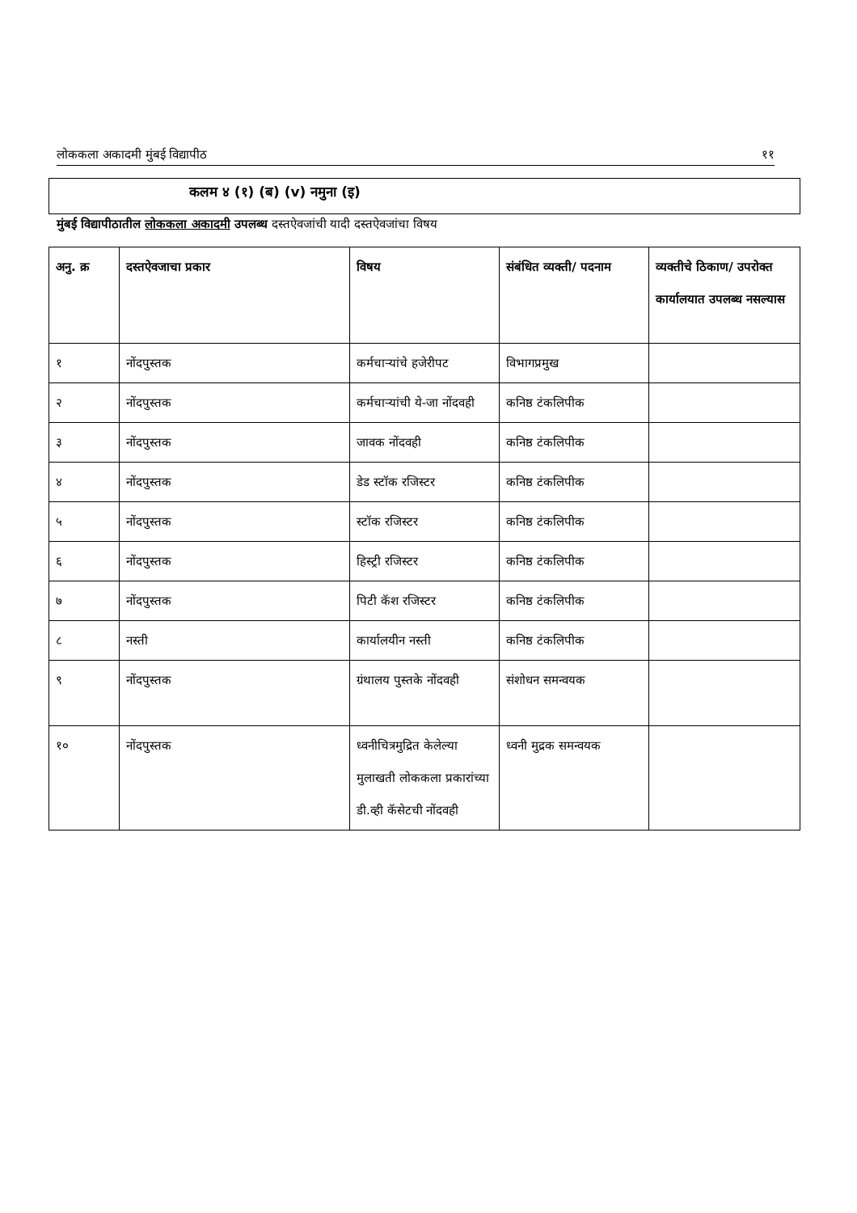लोककला अकादमी मुंबई विद्यापीठ ११
कलम ४ (१) (ब) (v) नमुना (इ)
मुंबई विद्यापीठातील लोककला अकादमी उपलब्ध दस्तऐवजांची यादी दस्तऐवजांचा विषय
| अनु. क्र | दस्तऐवजाचा प्रकार | विषय | संबंधित व्यक्ती/ पदनाम | व्यक्तीचे ठिकाण/ उपरोक्त कार्यालयात उपलब्ध नसल्यास |
| --- | --- | --- | --- | --- |
| १ | नोंदपुस्तक | कर्मचाऱ्यांचे हजेरीपट | विभागप्रमुख | |
| २ | नोंदपुस्तक | कर्मचाऱ्यांची ये-जा नोंदवही | कनिष्ठ टंकलिपीक | |
| ३ | नोंदपुस्तक | जावक नोंदवही | कनिष्ठ टंकलिपीक | |
| ४ | नोंदपुस्तक | डेड स्टॉक रजिस्टर | कनिष्ठ टंकलिपीक | |
| ५ | नोंदपुस्तक | स्टॉक रजिस्टर | कनिष्ठ टंकलिपीक | |
| ६ | नोंदपुस्तक | हिस्ट्री रजिस्टर | कनिष्ठ टंकलिपीक | |
| ७ | नोंदपुस्तक | पिटी कॅश रजिस्टर | कनिष्ठ टंकलिपीक | |
| ८ | नस्ती | कार्यालयीन नस्ती | कनिष्ठ टंकलिपीक | |
| ९ | नोंदपुस्तक | ग्रंथालय पुस्तके नोंदवही | संशोधन समन्वयक | |
| १० | नोंदपुस्तक | ध्वनीचित्रमुद्रित केलेल्या मुलाखती लोककला प्रकारांच्या डी.व्ही कॅसेटची नोंदवही | ध्वनी मुद्रक समन्वयक | |